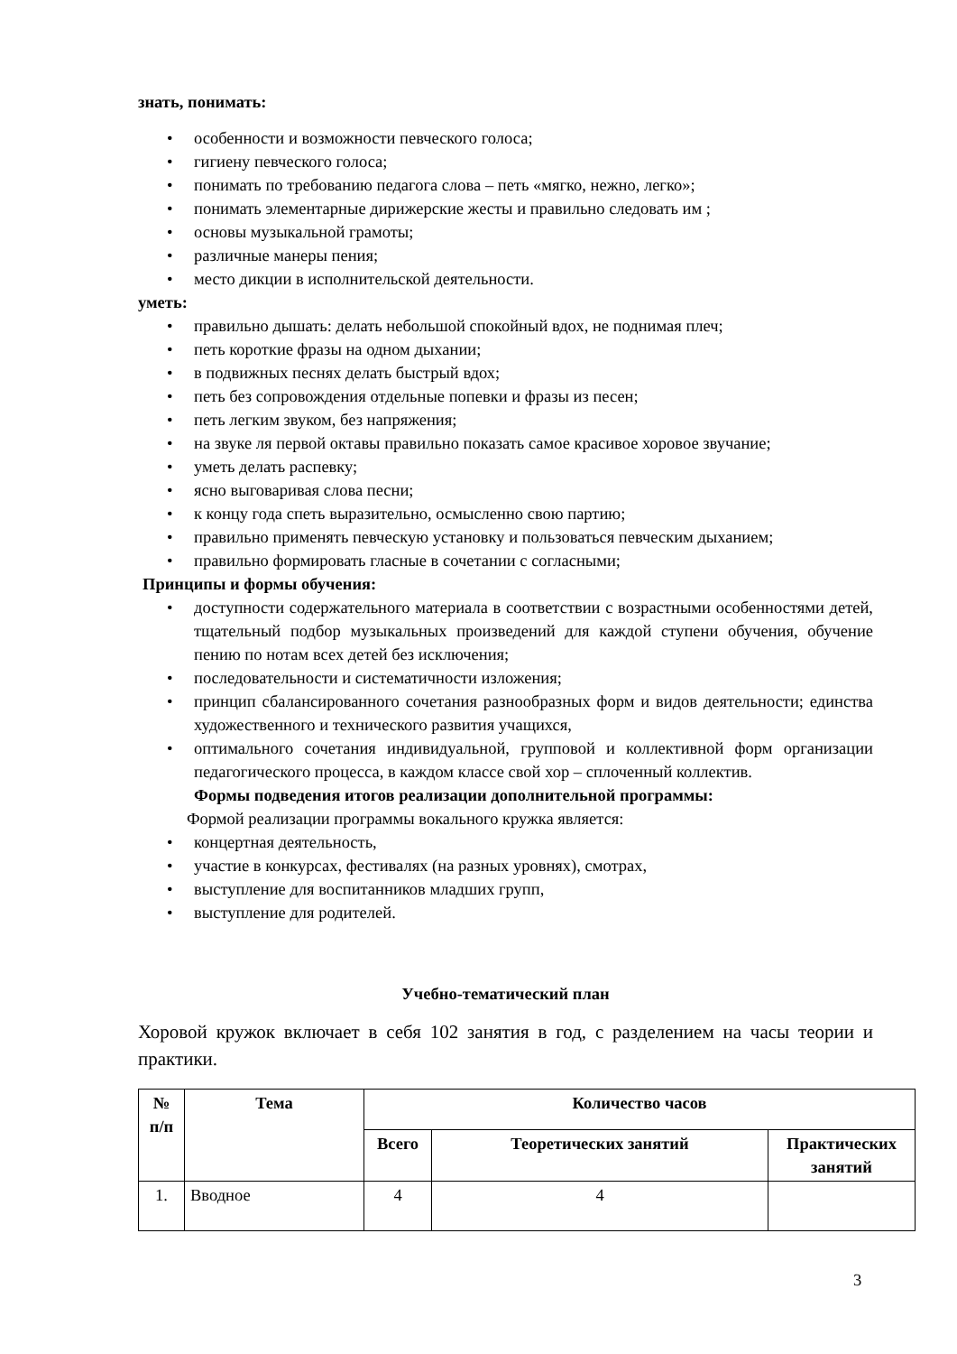знать, понимать:
• особенности и возможности певческого голоса;
• гигиену певческого голоса;
• понимать по требованию педагога слова – петь «мягко, нежно, легко»;
• понимать элементарные дирижерские жесты и правильно следовать им ;
• основы музыкальной грамоты;
• различные манеры пения;
• место дикции в исполнительской деятельности.
уметь:
• правильно дышать: делать небольшой спокойный вдох, не поднимая плеч;
• петь короткие фразы на одном дыхании;
• в подвижных песнях делать быстрый вдох;
• петь без сопровождения отдельные попевки и фразы из песен;
• петь легким звуком, без напряжения;
• на звуке ля первой октавы правильно показать самое красивое хоровое звучание;
• уметь делать распевку;
• ясно выговаривая слова песни;
• к концу года спеть выразительно, осмысленно свою партию;
• правильно применять певческую установку и пользоваться певческим дыханием;
• правильно формировать гласные в сочетании с согласными;
Принципы и формы обучения:
• доступности содержательного материала в соответствии с возрастными особенностями детей, тщательный подбор музыкальных произведений для каждой ступени обучения, обучение пению по нотам всех детей без исключения;
• последовательности и систематичности изложения;
• принцип сбалансированного сочетания разнообразных форм и видов деятельности; единства художественного и технического развития учащихся,
• оптимального сочетания индивидуальной, групповой и коллективной форм организации педагогического процесса, в каждом классе свой хор – сплоченный коллектив.
Формы подведения итогов реализации дополнительной программы:
Формой реализации программы вокального кружка является:
• концертная деятельность,
• участие в конкурсах, фестивалях (на разных уровнях), смотрах,
• выступление для воспитанников младших групп,
• выступление для родителей.
Учебно-тематический план
Хоровой кружок включает в себя 102 занятия в год, с разделением на часы теории и практики.
| № п/п | Тема | Количество часов | | |
| --- | --- | --- | --- | --- |
| | | Всего | Теоретических занятий | Практических занятий |
| 1. | Вводное | 4 | 4 | |
3